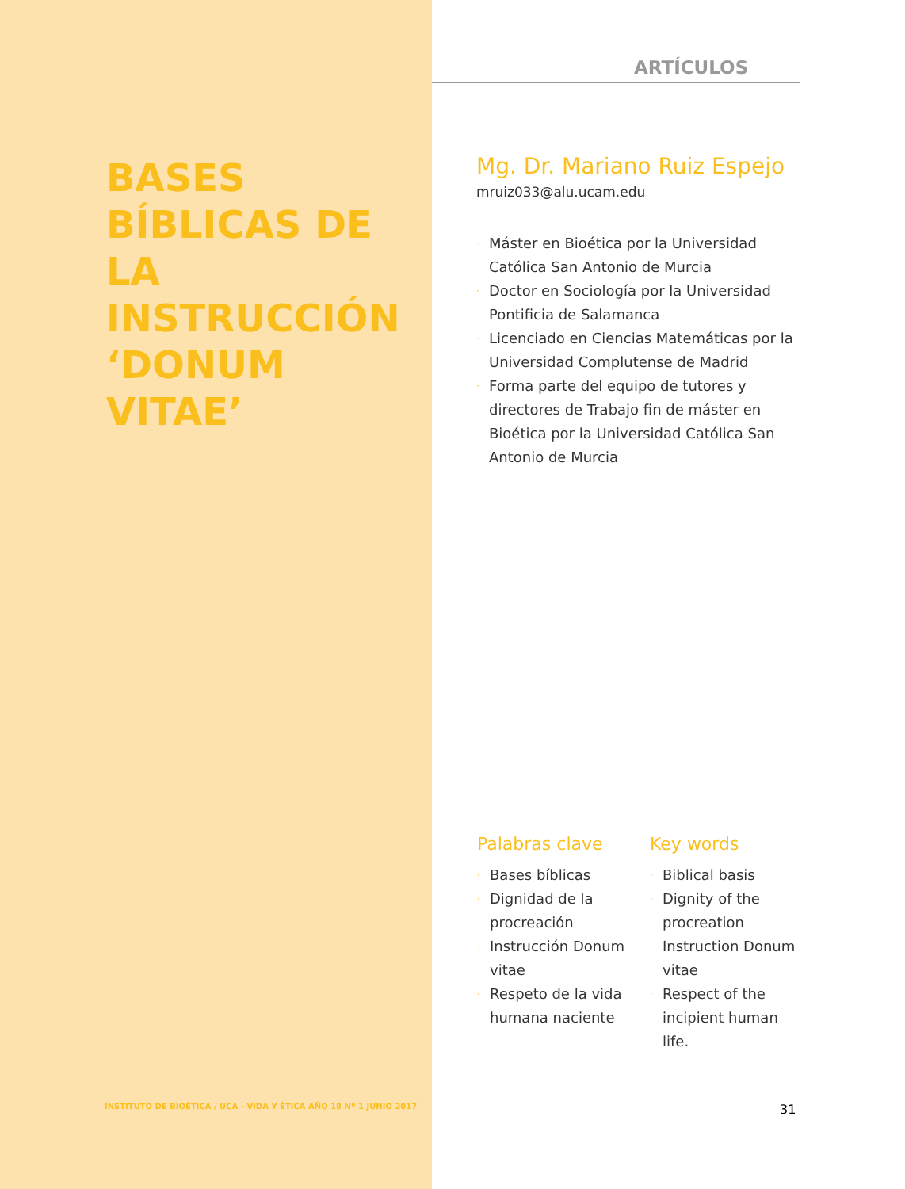ARTÍCULOS
BASES BÍBLICAS DE LA INSTRUCCIÓN ‘DONUM VITAE’
Mg. Dr. Mariano Ruiz Espejo
mruiz033@alu.ucam.edu
· Máster en Bioética por la Universidad Católica San Antonio de Murcia
· Doctor en Sociología por la Universidad Pontificia de Salamanca
· Licenciado en Ciencias Matemáticas por la Universidad Complutense de Madrid
· Forma parte del equipo de tutores y directores de Trabajo fin de máster en Bioética por la Universidad Católica San Antonio de Murcia
Palabras clave
· Bases bíblicas
· Dignidad de la procreación
· Instrucción Donum vitae
· Respeto de la vida humana naciente
Key words
· Biblical basis
· Dignity of the procreation
· Instruction Donum vitae
· Respect of the incipient human life.
INSTITUTO DE BIOÉTICA / UCA - VIDA Y ÉTICA AÑO 18 Nº 1 JUNIO 2017
31